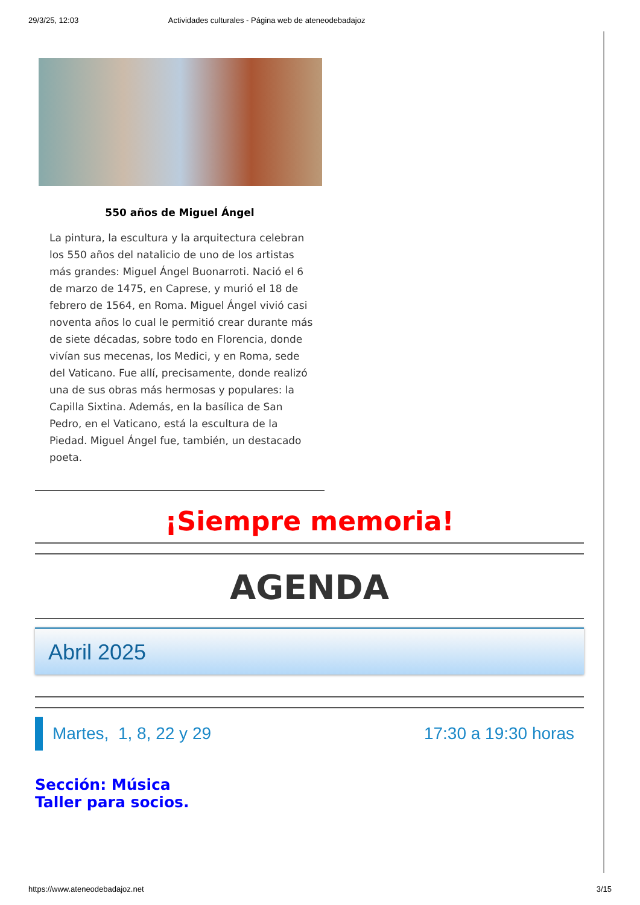29/3/25, 12:03 Actividades culturales - Página web de ateneodebadajoz
550 años de Miguel Ángel
La pintura, la escultura y la arquitectura celebran los 550 años del natalicio de uno de los artistas más grandes: Miguel Ángel Buonarroti. Nació el 6 de marzo de 1475, en Caprese, y murió el 18 de febrero de 1564, en Roma. Miguel Ángel vivió casi noventa años lo cual le permitió crear durante más de siete décadas, sobre todo en Florencia, donde vivían sus mecenas, los Medici, y en Roma, sede del Vaticano. Fue allí, precisamente, donde realizó una de sus obras más hermosas y populares: la Capilla Sixtina. Además, en la basílica de San Pedro, en el Vaticano, está la escultura de la Piedad. Miguel Ángel fue, también, un destacado poeta.
¡Siempre memoria!
AGENDA
Abril 2025
Martes, 1, 8, 22 y 29 17:30 a 19:30 horas
Sección: Música
Taller para socios.
https://www.ateneodebadajoz.net 3/15